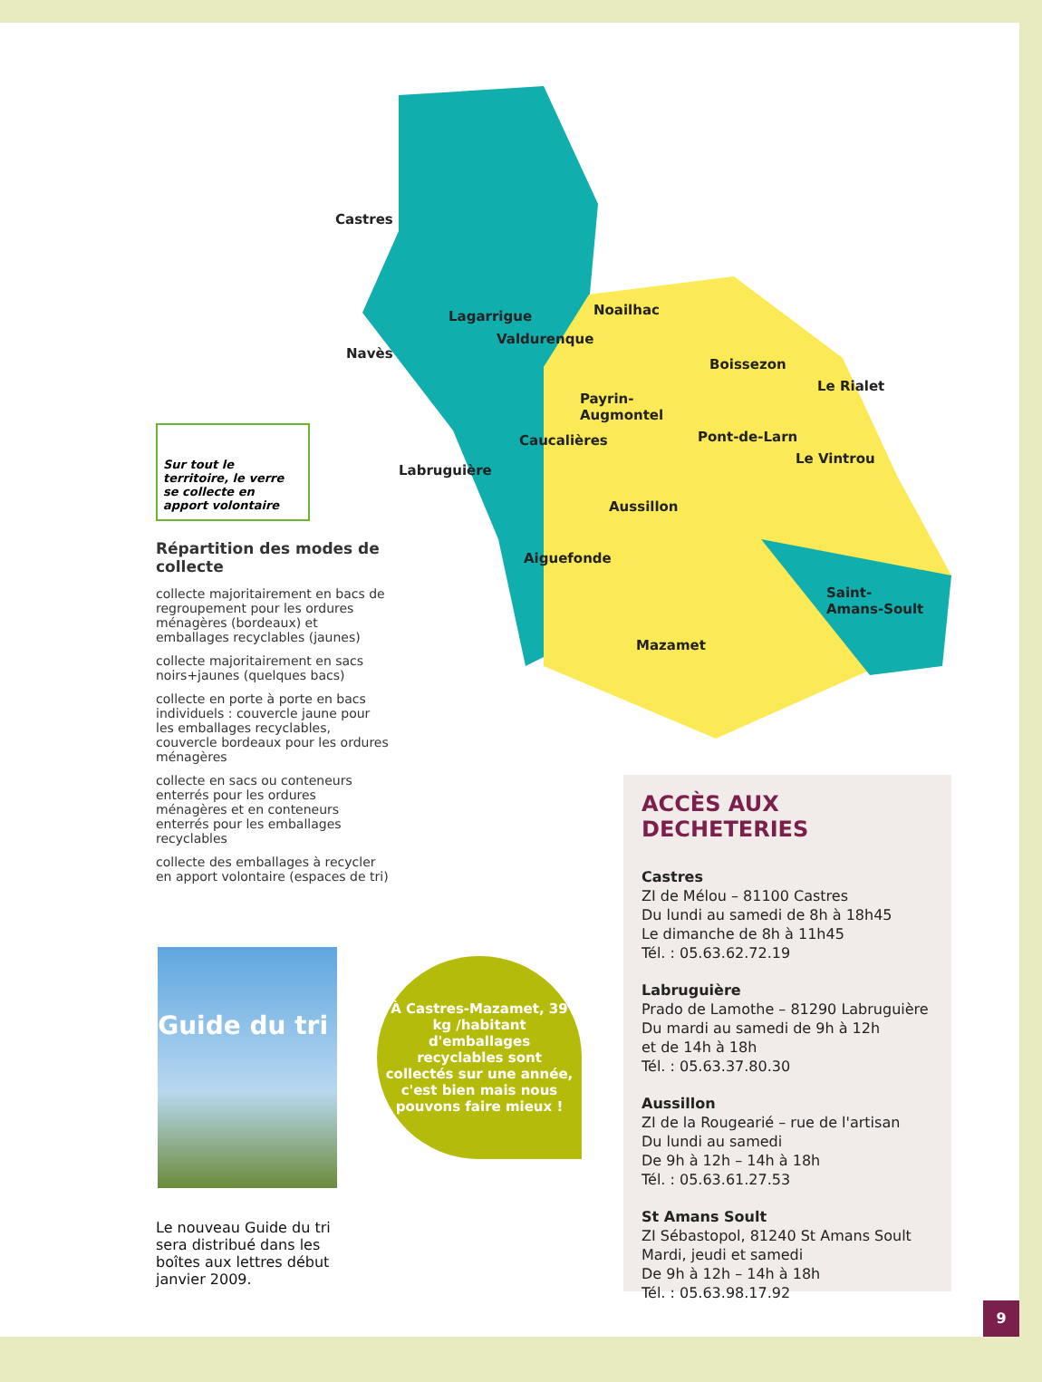Castres
Lagarrigue Noailhac
Valdurenque
Navès
Boissezon
Le Rialet
Payrin-
Augmontel
Caucalières Pont-de-Larn
Le Vintrou
Labruguière
Aussillon
Aiguefonde
Saint-
Amans-Soult
Mazamet
Sur tout le territoire, le verre se collecte en apport volontaire
Répartition des modes de collecte
collecte majoritairement en bacs de regroupement pour les ordures ménagères (bordeaux) et emballages recyclables (jaunes)
collecte majoritairement en sacs noirs+jaunes (quelques bacs)
collecte en porte à porte en bacs individuels : couvercle jaune pour les emballages recyclables, couvercle bordeaux pour les ordures ménagères
collecte en sacs ou conteneurs enterrés pour les ordures ménagères et en conteneurs enterrés pour les emballages recyclables
collecte des emballages à recycler en apport volontaire (espaces de tri)
Guide du tri
Le nouveau Guide du tri sera distribué dans les boîtes aux lettres début janvier 2009.
À Castres-Mazamet, 39 kg /habitant d'emballages recyclables sont collectés sur une année, c'est bien mais nous pouvons faire mieux !
ACCÈS AUX DECHETERIES
Castres
ZI de Mélou – 81100 Castres
Du lundi au samedi de 8h à 18h45
Le dimanche de 8h à 11h45
Tél. : 05.63.62.72.19
Labruguière
Prado de Lamothe – 81290 Labruguière
Du mardi au samedi de 9h à 12h
et de 14h à 18h
Tél. : 05.63.37.80.30
Aussillon
ZI de la Rougearié – rue de l'artisan
Du lundi au samedi
De 9h à 12h – 14h à 18h
Tél. : 05.63.61.27.53
St Amans Soult
ZI Sébastopol, 81240 St Amans Soult
Mardi, jeudi et samedi
De 9h à 12h – 14h à 18h
Tél. : 05.63.98.17.92
9